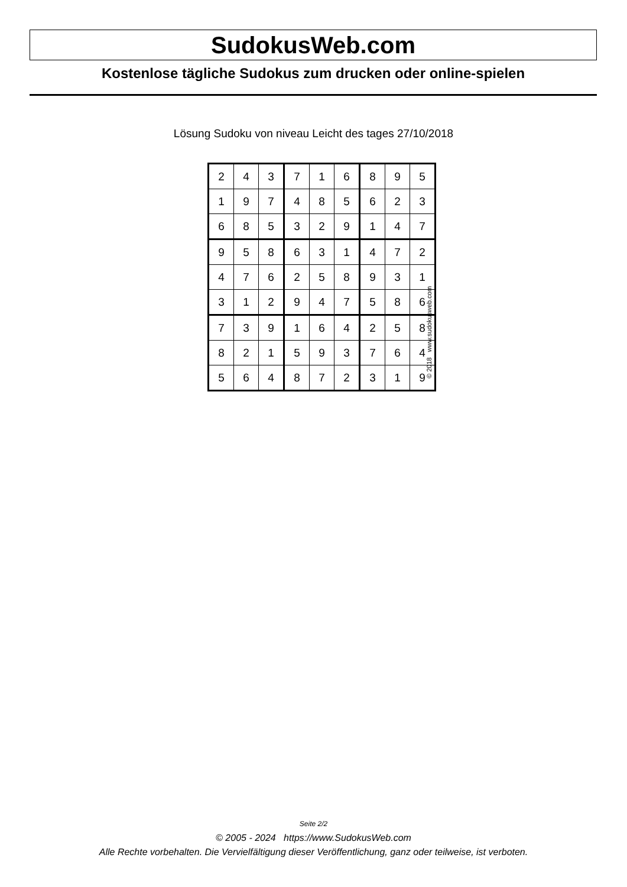SudokusWeb.com
Kostenlose tägliche Sudokus zum drucken oder online-spielen
Lösung Sudoku von niveau Leicht des tages 27/10/2018
| 2 | 4 | 3 | 7 | 1 | 6 | 8 | 9 | 5 |
| 1 | 9 | 7 | 4 | 8 | 5 | 6 | 2 | 3 |
| 6 | 8 | 5 | 3 | 2 | 9 | 1 | 4 | 7 |
| 9 | 5 | 8 | 6 | 3 | 1 | 4 | 7 | 2 |
| 4 | 7 | 6 | 2 | 5 | 8 | 9 | 3 | 1 |
| 3 | 1 | 2 | 9 | 4 | 7 | 5 | 8 | 6 |
| 7 | 3 | 9 | 1 | 6 | 4 | 2 | 5 | 8 |
| 8 | 2 | 1 | 5 | 9 | 3 | 7 | 6 | 4 |
| 5 | 6 | 4 | 8 | 7 | 2 | 3 | 1 | 9 |
© 2018 www.sudokusweb.com
Seite 2/2
© 2005 - 2024 https://www.SudokusWeb.com
Alle Rechte vorbehalten. Die Vervielfältigung dieser Veröffentlichung, ganz oder teilweise, ist verboten.